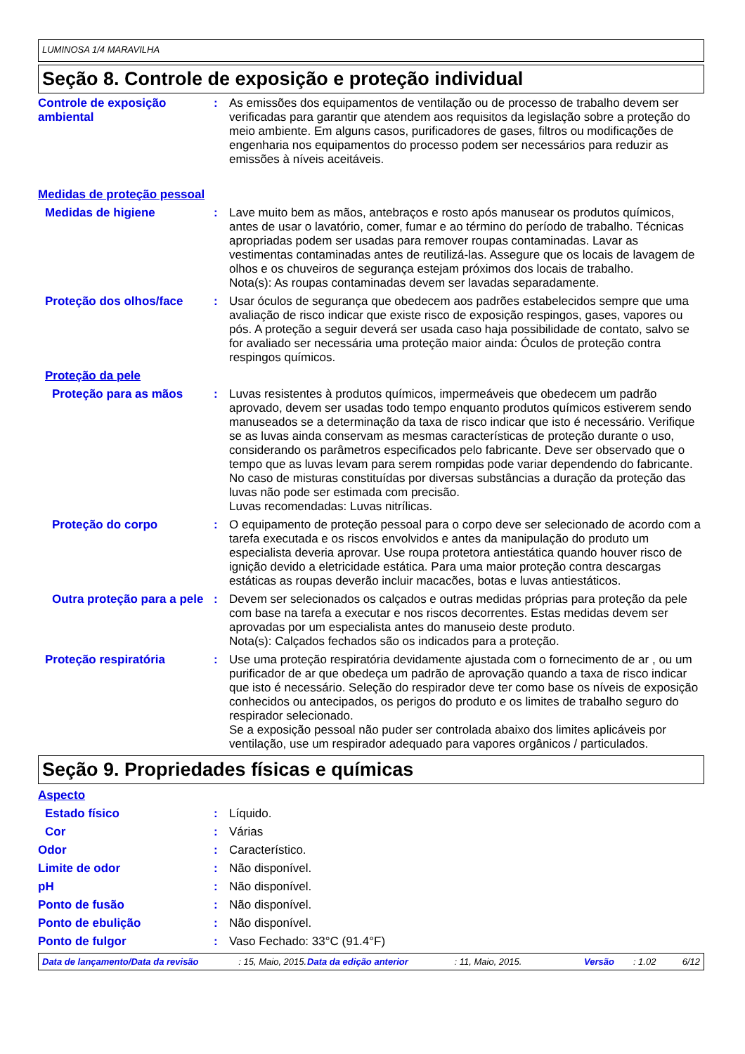LUMINOSA 1/4 MARAVILHA
Seção 8. Controle de exposição e proteção individual
Controle de exposição ambiental
: As emissões dos equipamentos de ventilação ou de processo de trabalho devem ser verificadas para garantir que atendem aos requisitos da legislação sobre a proteção do meio ambiente. Em alguns casos, purificadores de gases, filtros ou modificações de engenharia nos equipamentos do processo podem ser necessários para reduzir as emissões à níveis aceitáveis.
Medidas de proteção pessoal
Medidas de higiene : Lave muito bem as mãos, antebraços e rosto após manusear os produtos químicos, antes de usar o lavatório, comer, fumar e ao término do período de trabalho. Técnicas apropriadas podem ser usadas para remover roupas contaminadas. Lavar as vestimentas contaminadas antes de reutilizá-las. Assegure que os locais de lavagem de olhos e os chuveiros de segurança estejam próximos dos locais de trabalho.
Nota(s): As roupas contaminadas devem ser lavadas separadamente.
Proteção dos olhos/face : Usar óculos de segurança que obedecem aos padrões estabelecidos sempre que uma avaliação de risco indicar que existe risco de exposição respingos, gases, vapores ou pós. A proteção a seguir deverá ser usada caso haja possibilidade de contato, salvo se for avaliado ser necessária uma proteção maior ainda: Óculos de proteção contra respingos químicos.
Proteção da pele
Proteção para as mãos : Luvas resistentes à produtos químicos, impermeáveis que obedecem um padrão aprovado, devem ser usadas todo tempo enquanto produtos químicos estiverem sendo manuseados se a determinação da taxa de risco indicar que isto é necessário. Verifique se as luvas ainda conservam as mesmas características de proteção durante o uso, considerando os parâmetros especificados pelo fabricante. Deve ser observado que o tempo que as luvas levam para serem rompidas pode variar dependendo do fabricante. No caso de misturas constituídas por diversas substâncias a duração da proteção das luvas não pode ser estimada com precisão.
Luvas recomendadas: Luvas nitrílicas.
Proteção do corpo : O equipamento de proteção pessoal para o corpo deve ser selecionado de acordo com a tarefa executada e os riscos envolvidos e antes da manipulação do produto um especialista deveria aprovar. Use roupa protetora antiestática quando houver risco de ignição devido a eletricidade estática. Para uma maior proteção contra descargas estáticas as roupas deverão incluir macacões, botas e luvas antiestáticos.
Outra proteção para a pele
: Devem ser selecionados os calçados e outras medidas próprias para proteção da pele com base na tarefa a executar e nos riscos decorrentes. Estas medidas devem ser aprovadas por um especialista antes do manuseio deste produto.
Nota(s): Calçados fechados são os indicados para a proteção.
Proteção respiratória : Use uma proteção respiratória devidamente ajustada com o fornecimento de ar , ou um purificador de ar que obedeça um padrão de aprovação quando a taxa de risco indicar que isto é necessário. Seleção do respirador deve ter como base os níveis de exposição conhecidos ou antecipados, os perigos do produto e os limites de trabalho seguro do respirador selecionado.
Se a exposição pessoal não puder ser controlada abaixo dos limites aplicáveis por ventilação, use um respirador adequado para vapores orgânicos / particulados.
Seção 9. Propriedades físicas e químicas
Aspecto
Estado físico : Líquido.
Cor : Várias
Odor : Característico.
Limite de odor : Não disponível.
pH : Não disponível.
Ponto de fusão : Não disponível.
Ponto de ebulição : Não disponível.
Ponto de fulgor : Vaso Fechado: 33°C (91.4°F)
Data de lançamento/Data da revisão: 15, Maio, 2015. Data da edição anterior: 11, Maio, 2015. Versão: 1.02 6/12